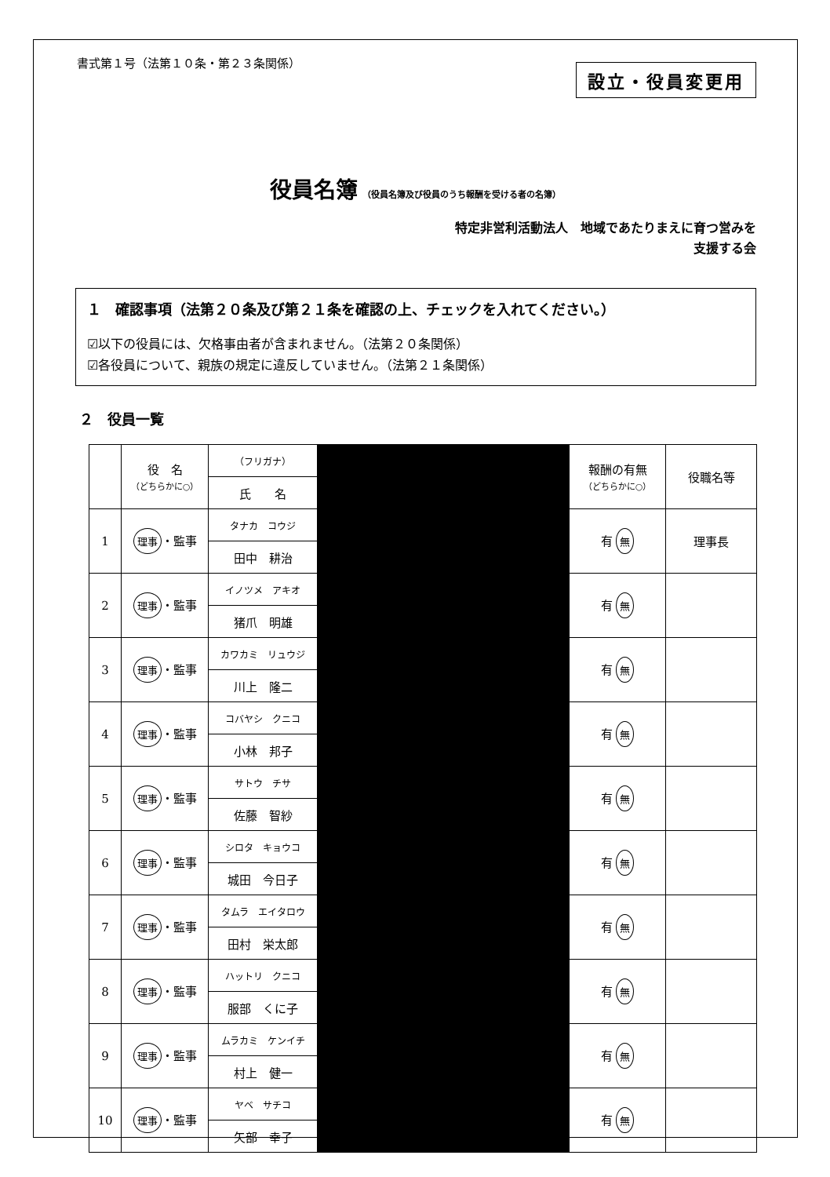書式第１号（法第１０条・第２３条関係）
設立・役員変更用
役員名簿 （役員名簿及び役員のうち報酬を受ける者の名簿）
特定非営利活動法人　地域であたりまえに育つ営みを
支援する会
１　確認事項（法第２０条及び第２１条を確認の上、チェックを入れてください。）
☑以下の役員には、欠格事由者が含まれません。（法第２０条関係）
☑各役員について、親族の規定に違反していません。（法第２１条関係）
２　役員一覧
| | 役 名 （どちらかに○） | （フリガナ） | | 報酬の有無 （どちらかに○） | 役職名等 |
| | | 氏 名 | | | |
| 1 | 理事 ・監事 | タナカ コウジ | | 有 無 | 理事長 |
| | | 田中 耕治 | | | |
| 2 | 理事 ・監事 | イノツメ アキオ | | 有 無 | |
| | | 猪爪 明雄 | | | |
| 3 | 理事 ・監事 | カワカミ リュウジ | | 有 無 | |
| | | 川上 隆二 | | | |
| 4 | 理事 ・監事 | コバヤシ クニコ | | 有 無 | |
| | | 小林 邦子 | | | |
| 5 | 理事 ・監事 | サトウ チサ | | 有 無 | |
| | | 佐藤 智紗 | | | |
| 6 | 理事 ・監事 | シロタ キョウコ | | 有 無 | |
| | | 城田 今日子 | | | |
| 7 | 理事 ・監事 | タムラ エイタロウ | | 有 無 | |
| | | 田村 栄太郎 | | | |
| 8 | 理事 ・監事 | ハットリ クニコ | | 有 無 | |
| | | 服部 くに子 | | | |
| 9 | 理事 ・監事 | ムラカミ ケンイチ | | 有 無 | |
| | | 村上 健一 | | | |
| 10 | 理事 ・監事 | ヤベ サチコ | | 有 無 | |
| | | 矢部 幸子 | | | |